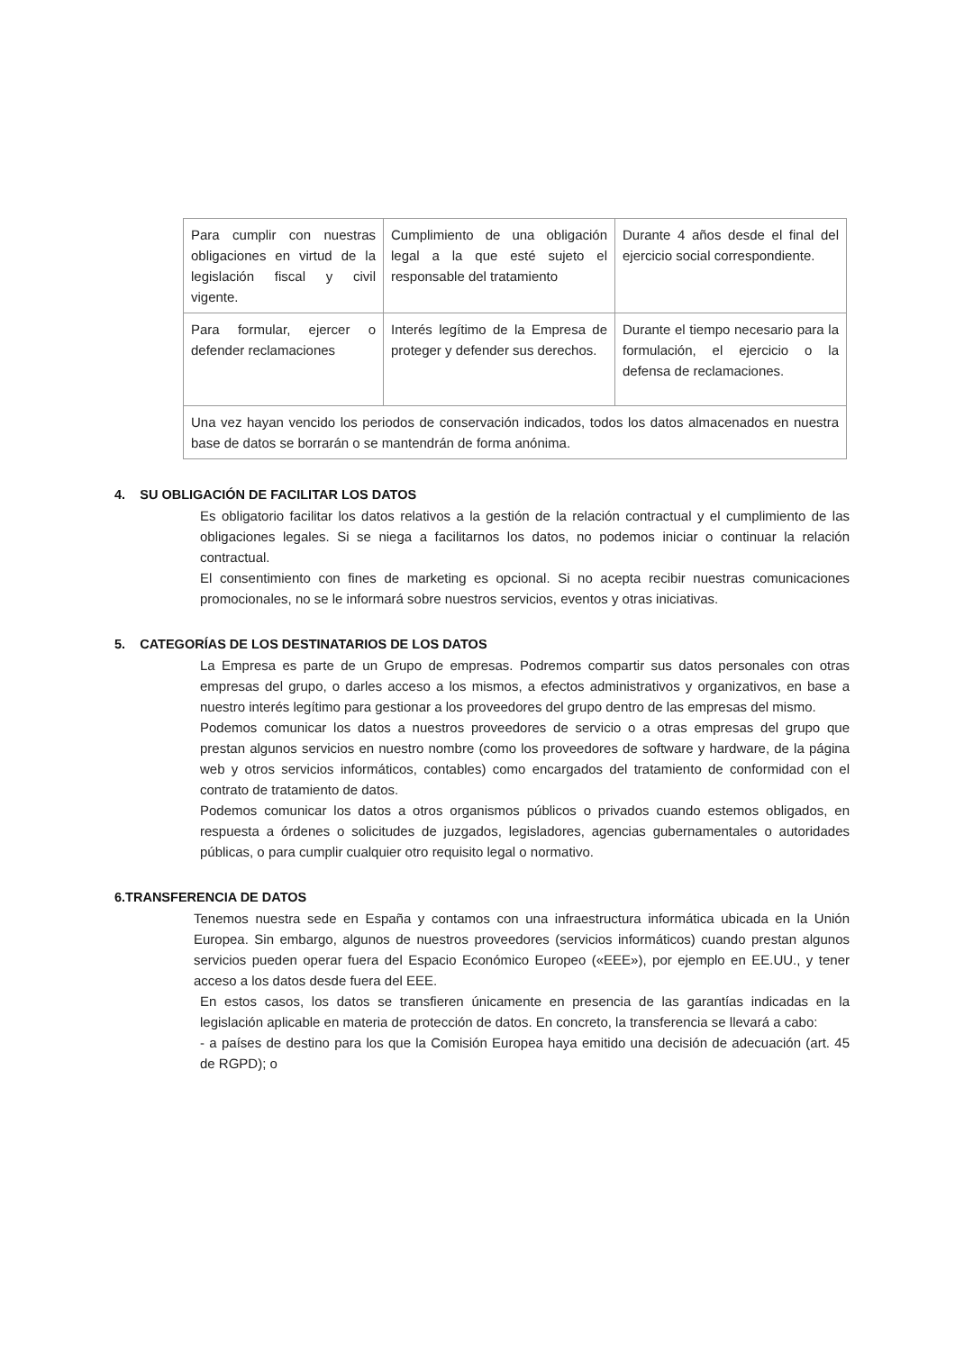| Para cumplir con nuestras obligaciones en virtud de la legislación fiscal y civil vigente. | Cumplimiento de una obligación legal a la que esté sujeto el responsable del tratamiento | Durante 4 años desde el final del ejercicio social correspondiente. |
| Para formular, ejercer o defender reclamaciones | Interés legítimo de la Empresa de proteger y defender sus derechos. | Durante el tiempo necesario para la formulación, el ejercicio o la defensa de reclamaciones. |
| Una vez hayan vencido los periodos de conservación indicados, todos los datos almacenados en nuestra base de datos se borrarán o se mantendrán de forma anónima. | | |
4. SU OBLIGACIÓN DE FACILITAR LOS DATOS
Es obligatorio facilitar los datos relativos a la gestión de la relación contractual y el cumplimiento de las obligaciones legales. Si se niega a facilitarnos los datos, no podemos iniciar o continuar la relación contractual.
El consentimiento con fines de marketing es opcional. Si no acepta recibir nuestras comunicaciones promocionales, no se le informará sobre nuestros servicios, eventos y otras iniciativas.
5. CATEGORÍAS DE LOS DESTINATARIOS DE LOS DATOS
La Empresa es parte de un Grupo de empresas. Podremos compartir sus datos personales con otras empresas del grupo, o darles acceso a los mismos, a efectos administrativos y organizativos, en base a nuestro interés legítimo para gestionar a los proveedores del grupo dentro de las empresas del mismo.
Podemos comunicar los datos a nuestros proveedores de servicio o a otras empresas del grupo que prestan algunos servicios en nuestro nombre (como los proveedores de software y hardware, de la página web y otros servicios informáticos, contables) como encargados del tratamiento de conformidad con el contrato de tratamiento de datos.
Podemos comunicar los datos a otros organismos públicos o privados cuando estemos obligados, en respuesta a órdenes o solicitudes de juzgados, legisladores, agencias gubernamentales o autoridades públicas, o para cumplir cualquier otro requisito legal o normativo.
6.TRANSFERENCIA DE DATOS
Tenemos nuestra sede en España y contamos con una infraestructura informática ubicada en la Unión Europea. Sin embargo, algunos de nuestros proveedores (servicios informáticos) cuando prestan algunos servicios pueden operar fuera del Espacio Económico Europeo («EEE»), por ejemplo en EE.UU., y tener acceso a los datos desde fuera del EEE.
En estos casos, los datos se transfieren únicamente en presencia de las garantías indicadas en la legislación aplicable en materia de protección de datos. En concreto, la transferencia se llevará a cabo:
- a países de destino para los que la Comisión Europea haya emitido una decisión de adecuación (art. 45 de RGPD); o